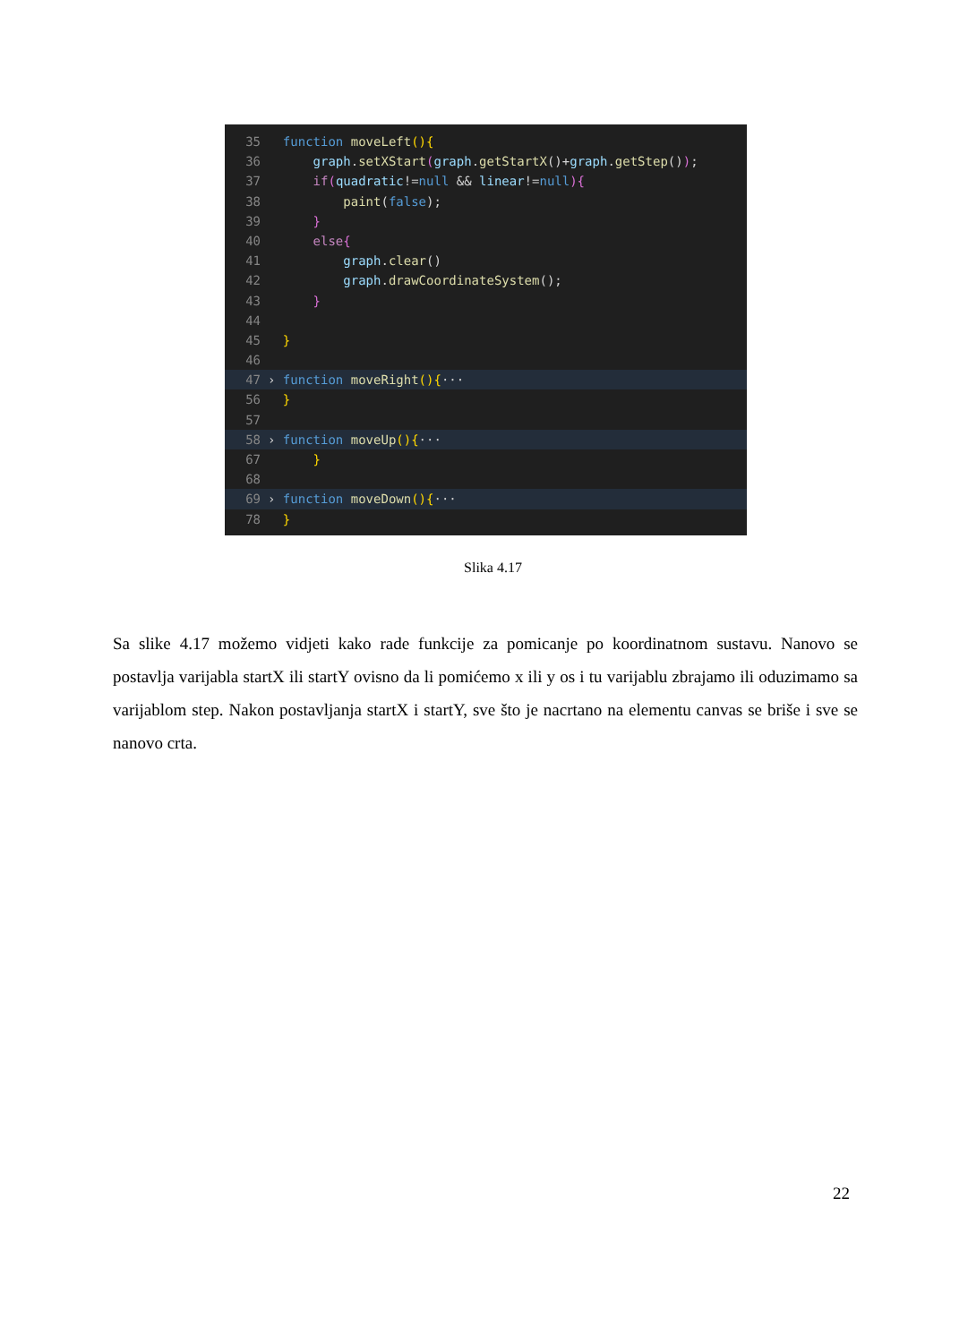35 function moveLeft(){
36 graph.setXStart(graph.getStartX()+graph.getStep());
37 if(quadratic!=null && linear!=null){
38 paint(false);
39 }
40 else{
41 graph.clear()
42 graph.drawCoordinateSystem();
43 }
44
45 }
46
47 › function moveRight(){···
56 }
57
58 › function moveUp(){···
67 }
68
69 › function moveDown(){···
78 }
Slika 4.17
Sa slike 4.17 možemo vidjeti kako rade funkcije za pomicanje po koordinatnom sustavu. Nanovo se postavlja varijabla startX ili startY ovisno da li pomićemo x ili y os i tu varijablu zbrajamo ili oduzimamo sa varijablom step. Nakon postavljanja startX i startY, sve što je nacrtano na elementu canvas se briše i sve se nanovo crta.
22